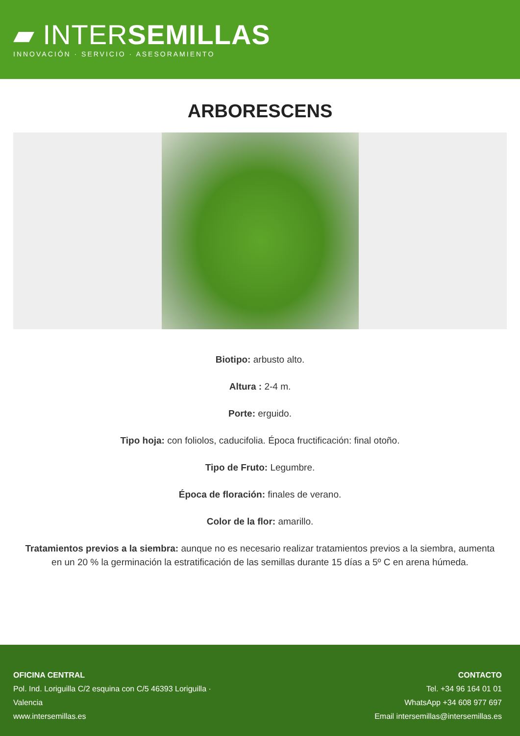▰ INTERSEMILLAS
INNOVACIÓN · SERVICIO · ASESORAMIENTO
ARBORESCENS
Biotipo: arbusto alto.
Altura : 2-4 m.
Porte: erguido.
Tipo hoja: con foliolos, caducifolia. Época fructificación: final otoño.
Tipo de Fruto: Legumbre.
Época de floración: finales de verano.
Color de la flor: amarillo.
Tratamientos previos a la siembra: aunque no es necesario realizar tratamientos previos a la siembra, aumenta en un 20 % la germinación la estratificación de las semillas durante 15 días a 5º C en arena húmeda.
OFICINA CENTRAL
Pol. Ind. Loriguilla C/2 esquina con C/5 46393 Loriguilla · Valencia
www.intersemillas.es
CONTACTO
Tel. +34 96 164 01 01
WhatsApp +34 608 977 697
Email intersemillas@intersemillas.es